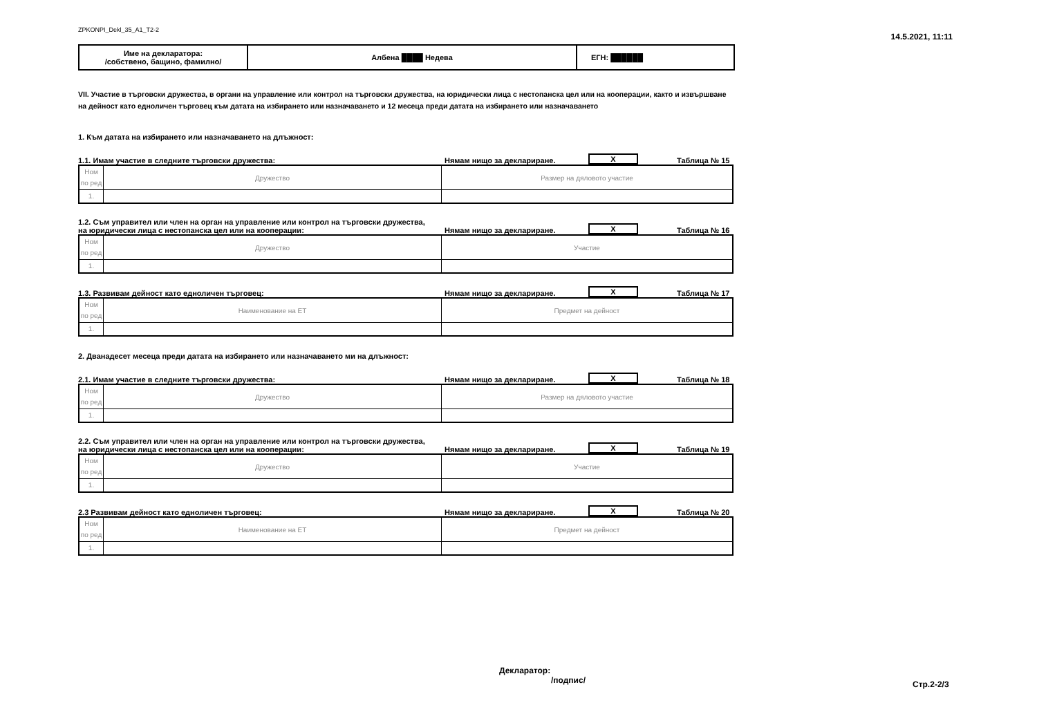ZPKONPI_Dekl_35_A1_T2-2 14.5.2021, 11:11
| Име на декларатора: /собствено, бащино, фамилно/ | Албена ████ Недева | ЕГН: ██████ |
VII. Участие в търговски дружества, в органи на управление или контрол на търговски дружества, на юридически лица с нестопанска цел или на кооперации, както и извършване на дейност като едноличен търговец към датата на избирането или назначаването и 12 месеца преди датата на избирането или назначаването
1. Към датата на избирането или назначаването на длъжност:
1.1. Имам участие в следните търговски дружества: Нямам нищо за деклариране. X Таблица № 15
| Ном по ред | Дружество | Размер на дяловото участие |
| 1. | | |
1.2. Съм управител или член на орган на управление или контрол на търговски дружества,
на юридически лица с нестопанска цел или на кооперации: Нямам нищо за деклариране. X Таблица № 16
| Ном по ред | Дружество | Участие |
| 1. | | |
1.3. Развивам дейност като едноличен търговец: Нямам нищо за деклариране. X Таблица № 17
| Ном по ред | Наименование на ЕТ | Предмет на дейност |
| 1. | | |
2. Дванадесет месеца преди датата на избирането или назначаването ми на длъжност:
2.1. Имам участие в следните търговски дружества: Нямам нищо за деклариране. X Таблица № 18
| Ном по ред | Дружество | Размер на дяловото участие |
| 1. | | |
2.2. Съм управител или член на орган на управление или контрол на търговски дружества,
на юридически лица с нестопанска цел или на кооперации: Нямам нищо за деклариране. X Таблица № 19
| Ном по ред | Дружество | Участие |
| 1. | | |
2.3 Развивам дейност като едноличен търговец: Нямам нищо за деклариране. X Таблица № 20
| Ном по ред | Наименование на ЕТ | Предмет на дейност |
| 1. | | |
Декларатор:
/подпис/
Стр.2-2/3